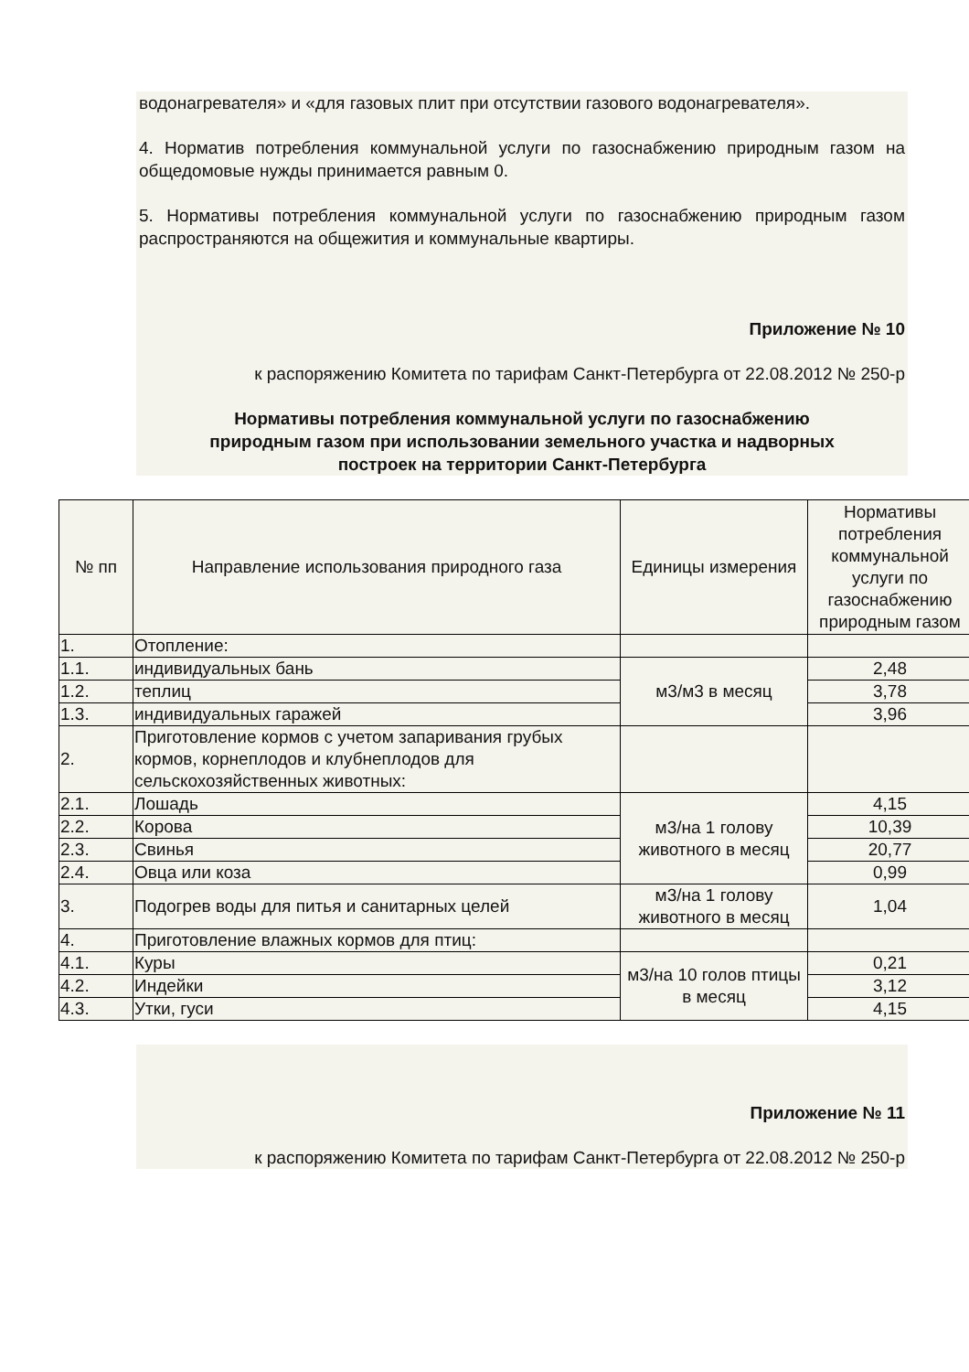водонагревателя» и «для газовых плит при отсутствии газового водонагревателя».
4. Норматив потребления коммунальной услуги по газоснабжению природным газом на общедомовые нужды принимается равным 0.
5. Нормативы потребления коммунальной услуги по газоснабжению природным газом распространяются на общежития и коммунальные квартиры.
Приложение № 10
к распоряжению Комитета по тарифам Санкт-Петербурга от 22.08.2012 № 250-р
Нормативы потребления коммунальной услуги по газоснабжению
природным газом при использовании земельного участка и надворных
построек на территории Санкт-Петербурга
| № пп | Направление использования природного газа | Единицы измерения | Нормативы потребления коммунальной услуги по газоснабжению природным газом |
| 1. | Отопление: | | |
| 1.1. | индивидуальных бань | м3/м3 в месяц | 2,48 |
| 1.2. | теплиц | | 3,78 |
| 1.3. | индивидуальных гаражей | | 3,96 |
| 2. | Приготовление кормов с учетом запаривания грубых кормов, корнеплодов и клубнеплодов для сельскохозяйственных животных: | | |
| 2.1. | Лошадь | м3/на 1 голову животного в месяц | 4,15 |
| 2.2. | Корова | | 10,39 |
| 2.3. | Свинья | | 20,77 |
| 2.4. | Овца или коза | | 0,99 |
| 3. | Подогрев воды для питья и санитарных целей | м3/на 1 голову животного в месяц | 1,04 |
| 4. | Приготовление влажных кормов для птиц: | | |
| 4.1. | Куры | м3/на 10 голов птицы в месяц | 0,21 |
| 4.2. | Индейки | | 3,12 |
| 4.3. | Утки, гуси | | 4,15 |
Приложение № 11
к распоряжению Комитета по тарифам Санкт-Петербурга от 22.08.2012 № 250-р